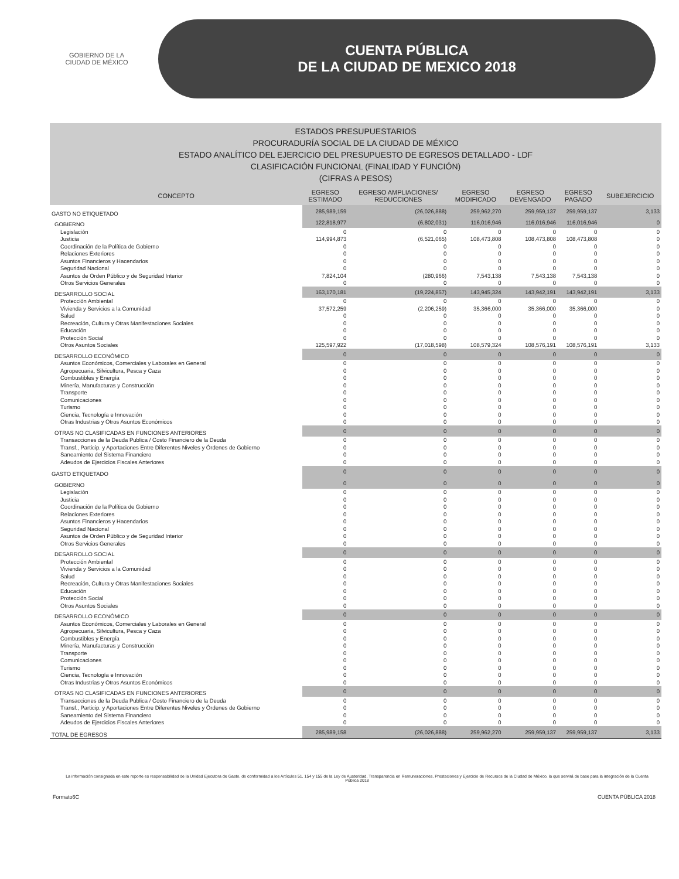GOBIERNO DE LA
CIUDAD DE MÉXICO
CUENTA PÚBLICA
DE LA CIUDAD DE MEXICO 2018
ESTADOS PRESUPUESTARIOS
PROCURADURÍA SOCIAL DE LA CIUDAD DE MÉXICO
ESTADO ANALÍTICO DEL EJERCICIO DEL PRESUPUESTO DE EGRESOS DETALLADO - LDF
CLASIFICACIÓN FUNCIONAL (FINALIDAD Y FUNCIÓN)
(CIFRAS A PESOS)
| CONCEPTO | EGRESO ESTIMADO | EGRESO AMPLIACIONES/ REDUCCIONES | EGRESO MODIFICADO | EGRESO DEVENGADO | EGRESO PAGADO | SUBEJERCICIO |
| --- | --- | --- | --- | --- | --- | --- |
| GASTO NO ETIQUETADO | 285,989,159 | (26,026,888) | 259,962,270 | 259,959,137 | 259,959,137 | 3,133 |
| GOBIERNO | 122,818,977 | (6,802,031) | 116,016,946 | 116,016,946 | 116,016,946 | 0 |
| Legislación | 0 | 0 | 0 | 0 | 0 | 0 |
| Justicia | 114,994,873 | (6,521,065) | 108,473,808 | 108,473,808 | 108,473,808 | 0 |
| Coordinación de la Política de Gobierno | 0 | 0 | 0 | 0 | 0 | 0 |
| Relaciones Exteriores | 0 | 0 | 0 | 0 | 0 | 0 |
| Asuntos Financieros y Hacendarios | 0 | 0 | 0 | 0 | 0 | 0 |
| Seguridad Nacional | 0 | 0 | 0 | 0 | 0 | 0 |
| Asuntos de Orden Público y de Seguridad Interior | 7,824,104 | (280,966) | 7,543,138 | 7,543,138 | 7,543,138 | 0 |
| Otros Servicios Generales | 0 | 0 | 0 | 0 | 0 | 0 |
| DESARROLLO SOCIAL | 163,170,181 | (19,224,857) | 143,945,324 | 143,942,191 | 143,942,191 | 3,133 |
| Protección Ambiental | 0 | 0 | 0 | 0 | 0 | 0 |
| Vivienda y Servicios a la Comunidad | 37,572,259 | (2,206,259) | 35,366,000 | 35,366,000 | 35,366,000 | 0 |
| Salud | 0 | 0 | 0 | 0 | 0 | 0 |
| Recreación, Cultura y Otras Manifestaciones Sociales | 0 | 0 | 0 | 0 | 0 | 0 |
| Educación | 0 | 0 | 0 | 0 | 0 | 0 |
| Protección Social | 0 | 0 | 0 | 0 | 0 | 0 |
| Otros Asuntos Sociales | 125,597,922 | (17,018,598) | 108,579,324 | 108,576,191 | 108,576,191 | 3,133 |
| DESARROLLO ECONÓMICO | 0 | 0 | 0 | 0 | 0 | 0 |
| Asuntos Económicos, Comerciales y Laborales en General | 0 | 0 | 0 | 0 | 0 | 0 |
| Agropecuaria, Silvicultura, Pesca y Caza | 0 | 0 | 0 | 0 | 0 | 0 |
| Combustibles y Energía | 0 | 0 | 0 | 0 | 0 | 0 |
| Minería, Manufacturas y Construcción | 0 | 0 | 0 | 0 | 0 | 0 |
| Transporte | 0 | 0 | 0 | 0 | 0 | 0 |
| Comunicaciones | 0 | 0 | 0 | 0 | 0 | 0 |
| Turismo | 0 | 0 | 0 | 0 | 0 | 0 |
| Ciencia, Tecnología e Innovación | 0 | 0 | 0 | 0 | 0 | 0 |
| Otras Industrias y Otros Asuntos Económicos | 0 | 0 | 0 | 0 | 0 | 0 |
| OTRAS NO CLASIFICADAS EN FUNCIONES ANTERIORES | 0 | 0 | 0 | 0 | 0 | 0 |
| Transacciones de la Deuda Publica / Costo Financiero de la Deuda | 0 | 0 | 0 | 0 | 0 | 0 |
| Transf., Particip. y Aportaciones Entre Diferentes Niveles y Órdenes de Gobierno | 0 | 0 | 0 | 0 | 0 | 0 |
| Saneamiento del Sistema Financiero | 0 | 0 | 0 | 0 | 0 | 0 |
| Adeudos de Ejercicios Fiscales Anteriores | 0 | 0 | 0 | 0 | 0 | 0 |
| GASTO ETIQUETADO | 0 | 0 | 0 | 0 | 0 | 0 |
| GOBIERNO | 0 | 0 | 0 | 0 | 0 | 0 |
| Legislación | 0 | 0 | 0 | 0 | 0 | 0 |
| Justicia | 0 | 0 | 0 | 0 | 0 | 0 |
| Coordinación de la Política de Gobierno | 0 | 0 | 0 | 0 | 0 | 0 |
| Relaciones Exteriores | 0 | 0 | 0 | 0 | 0 | 0 |
| Asuntos Financieros y Hacendarios | 0 | 0 | 0 | 0 | 0 | 0 |
| Seguridad Nacional | 0 | 0 | 0 | 0 | 0 | 0 |
| Asuntos de Orden Público y de Seguridad Interior | 0 | 0 | 0 | 0 | 0 | 0 |
| Otros Servicios Generales | 0 | 0 | 0 | 0 | 0 | 0 |
| DESARROLLO SOCIAL | 0 | 0 | 0 | 0 | 0 | 0 |
| Protección Ambiental | 0 | 0 | 0 | 0 | 0 | 0 |
| Vivienda y Servicios a la Comunidad | 0 | 0 | 0 | 0 | 0 | 0 |
| Salud | 0 | 0 | 0 | 0 | 0 | 0 |
| Recreación, Cultura y Otras Manifestaciones Sociales | 0 | 0 | 0 | 0 | 0 | 0 |
| Educación | 0 | 0 | 0 | 0 | 0 | 0 |
| Protección Social | 0 | 0 | 0 | 0 | 0 | 0 |
| Otros Asuntos Sociales | 0 | 0 | 0 | 0 | 0 | 0 |
| DESARROLLO ECONÓMICO | 0 | 0 | 0 | 0 | 0 | 0 |
| Asuntos Económicos, Comerciales y Laborales en General | 0 | 0 | 0 | 0 | 0 | 0 |
| Agropecuaria, Silvicultura, Pesca y Caza | 0 | 0 | 0 | 0 | 0 | 0 |
| Combustibles y Energía | 0 | 0 | 0 | 0 | 0 | 0 |
| Minería, Manufacturas y Construcción | 0 | 0 | 0 | 0 | 0 | 0 |
| Transporte | 0 | 0 | 0 | 0 | 0 | 0 |
| Comunicaciones | 0 | 0 | 0 | 0 | 0 | 0 |
| Turismo | 0 | 0 | 0 | 0 | 0 | 0 |
| Ciencia, Tecnología e Innovación | 0 | 0 | 0 | 0 | 0 | 0 |
| Otras Industrias y Otros Asuntos Económicos | 0 | 0 | 0 | 0 | 0 | 0 |
| OTRAS NO CLASIFICADAS EN FUNCIONES ANTERIORES | 0 | 0 | 0 | 0 | 0 | 0 |
| Transacciones de la Deuda Publica / Costo Financiero de la Deuda | 0 | 0 | 0 | 0 | 0 | 0 |
| Transf., Particip. y Aportaciones Entre Diferentes Niveles y Órdenes de Gobierno | 0 | 0 | 0 | 0 | 0 | 0 |
| Saneamiento del Sistema Financiero | 0 | 0 | 0 | 0 | 0 | 0 |
| Adeudos de Ejercicios Fiscales Anteriores | 0 | 0 | 0 | 0 | 0 | 0 |
| TOTAL DE EGRESOS | 285,989,158 | (26,026,888) | 259,962,270 | 259,959,137 | 259,959,137 | 3,133 |
La información consignada en este reporte es responsabilidad de la Unidad Ejecutora de Gasto, de conformidad a los Artículos 51, 154 y 155 de la Ley de Austeridad, Transparencia en Remuneraciones, Prestaciones y Ejercicio de Recursos de la Ciudad de México, la que servirá de base para la integración de la Cuenta Pública 2018
Formato6C CUENTA PÚBLICA 2018